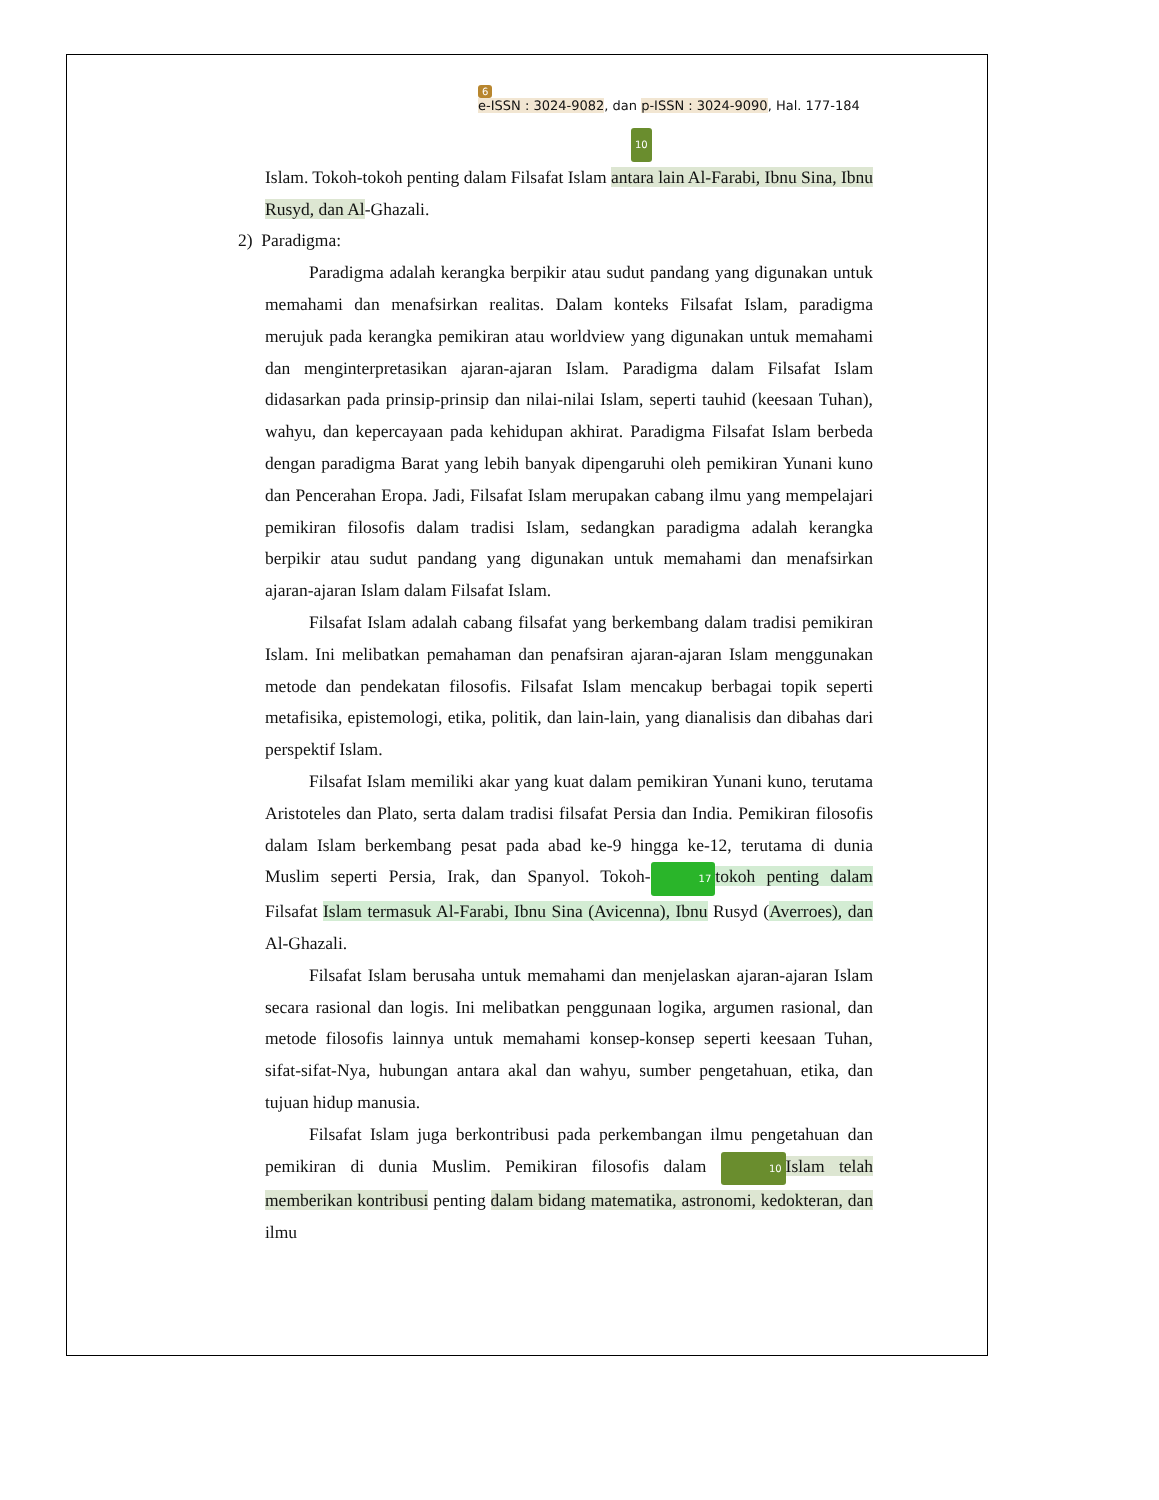6
e-ISSN : 3024-9082, dan p-ISSN : 3024-9090, Hal. 177-184
10
Islam. Tokoh-tokoh penting dalam Filsafat Islam antara lain Al-Farabi, Ibnu Sina, Ibnu Rusyd, dan Al-Ghazali.
2) Paradigma:
Paradigma adalah kerangka berpikir atau sudut pandang yang digunakan untuk memahami dan menafsirkan realitas. Dalam konteks Filsafat Islam, paradigma merujuk pada kerangka pemikiran atau worldview yang digunakan untuk memahami dan menginterpretasikan ajaran-ajaran Islam. Paradigma dalam Filsafat Islam didasarkan pada prinsip-prinsip dan nilai-nilai Islam, seperti tauhid (keesaan Tuhan), wahyu, dan kepercayaan pada kehidupan akhirat. Paradigma Filsafat Islam berbeda dengan paradigma Barat yang lebih banyak dipengaruhi oleh pemikiran Yunani kuno dan Pencerahan Eropa. Jadi, Filsafat Islam merupakan cabang ilmu yang mempelajari pemikiran filosofis dalam tradisi Islam, sedangkan paradigma adalah kerangka berpikir atau sudut pandang yang digunakan untuk memahami dan menafsirkan ajaran-ajaran Islam dalam Filsafat Islam.
Filsafat Islam adalah cabang filsafat yang berkembang dalam tradisi pemikiran Islam. Ini melibatkan pemahaman dan penafsiran ajaran-ajaran Islam menggunakan metode dan pendekatan filosofis. Filsafat Islam mencakup berbagai topik seperti metafisika, epistemologi, etika, politik, dan lain-lain, yang dianalisis dan dibahas dari perspektif Islam.
Filsafat Islam memiliki akar yang kuat dalam pemikiran Yunani kuno, terutama Aristoteles dan Plato, serta dalam tradisi filsafat Persia dan India. Pemikiran filosofis dalam Islam berkembang pesat pada abad ke-9 hingga ke-12, terutama di dunia Muslim seperti Persia, Irak, dan Spanyol. Tokoh- 17 tokoh penting dalam Filsafat Islam termasuk Al-Farabi, Ibnu Sina (Avicenna), Ibnu Rusyd (Averroes), dan Al-Ghazali.
Filsafat Islam berusaha untuk memahami dan menjelaskan ajaran-ajaran Islam secara rasional dan logis. Ini melibatkan penggunaan logika, argumen rasional, dan metode filosofis lainnya untuk memahami konsep-konsep seperti keesaan Tuhan, sifat-sifat-Nya, hubungan antara akal dan wahyu, sumber pengetahuan, etika, dan tujuan hidup manusia.
Filsafat Islam juga berkontribusi pada perkembangan ilmu pengetahuan dan pemikiran di dunia Muslim. Pemikiran filosofis dalam 10 Islam telah memberikan kontribusi penting dalam bidang matematika, astronomi, kedokteran, dan ilmu